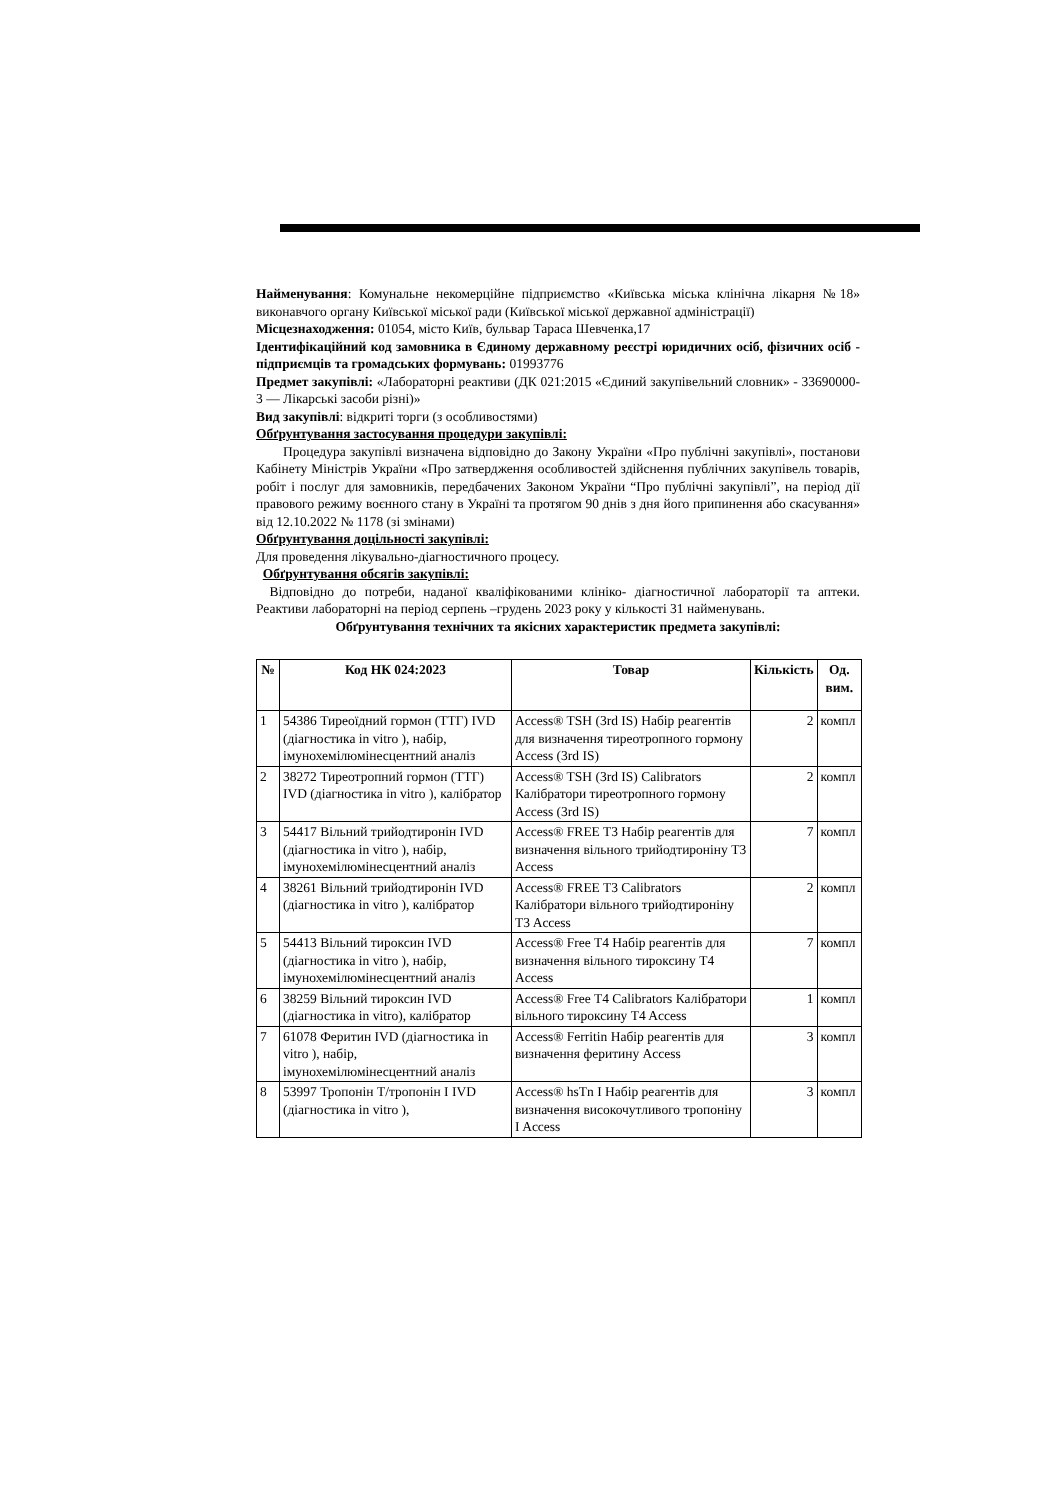Найменування: Комунальне некомерційне підприємство «Київська міська клінічна лікарня №18» виконавчого органу Київської міської ради (Київської міської державної адміністрації)
Місцезнаходження: 01054, місто Київ, бульвар Тараса Шевченка,17
Ідентифікаційний код замовника в Єдиному державному реєстрі юридичних осіб, фізичних осіб - підприємців та громадських формувань: 01993776
Предмет закупівлі: «Лабораторні реактиви (ДК 021:2015 «Єдиний закупівельний словник» - 33690000-3 — Лікарські засоби різні)»
Вид закупівлі: відкриті торги (з особливостями)
Обґрунтування застосування процедури закупівлі:
  Процедура закупівлі визначена відповідно до Закону України «Про публічні закупівлі», постанови Кабінету Міністрів України «Про затвердження особливостей здійснення публічних закупівель товарів, робіт і послуг для замовників, передбачених Законом України “Про публічні закупівлі”, на період дії правового режиму воєнного стану в Україні та протягом 90 днів з дня його припинення або скасування» від 12.10.2022 № 1178 (зі змінами)
Обґрунтування доцільності закупівлі:
Для проведення лікувально-діагностичного процесу.
Обґрунтування обсягів закупівлі:
 Відповідно до потреби, наданої кваліфікованими клініко- діагностичної лабораторії та аптеки. Реактиви лабораторні на період серпень –грудень 2023 року у кількості 31 найменувань.
Обґрунтування технічних та якісних характеристик предмета закупівлі:
| № | Код НК 024:2023 | Товар | Кількість | Од. вим. |
| --- | --- | --- | --- | --- |
| 1 | 54386 Тиреоїдний гормон (ТТГ) IVD (діагностика in vitro ), набір, імунохемілюмінесцентний аналіз | Access® TSH (3rd IS) Набір реагентів для визначення тиреотропного гормону Access (3rd IS) | 2 | компл |
| 2 | 38272 Тиреотропний гормон (ТТГ) IVD (діагностика in vitro ), калібратор | Access® TSH (3rd IS) Calibrators Калібратори тиреотропного гормону Access (3rd IS) | 2 | компл |
| 3 | 54417 Вільний трийодтиронін IVD (діагностика in vitro ), набір, імунохемілюмінесцентний аналіз | Access® FREE T3 Набір реагентів для визначення вільного трийодтироніну T3 Access | 7 | компл |
| 4 | 38261 Вільний трийодтиронін IVD (діагностика in vitro ), калібратор | Access® FREE T3 Calibrators Калібратори вільного трийодтироніну T3 Access | 2 | компл |
| 5 | 54413 Вільний тироксин IVD (діагностика in vitro ), набір, імунохемілюмінесцентний аналіз | Access® Free T4 Набір реагентів для визначення вільного тироксину T4 Access | 7 | компл |
| 6 | 38259 Вільний тироксин IVD (діагностика in vitro), калібратор | Access® Free T4 Calibrators Калібратори вільного тироксину T4 Access | 1 | компл |
| 7 | 61078 Феритин IVD (діагностика in vitro ), набір, імунохемілюмінесцентний аналіз | Access® Ferritin Набір реагентів для визначення феритину Access | 3 | компл |
| 8 | 53997 Тропонін Т/тропонін І IVD (діагностика in vitro ), | Access® hsTn I Набір реагентів для визначення високочутливого тропоніну I Access | 3 | компл |